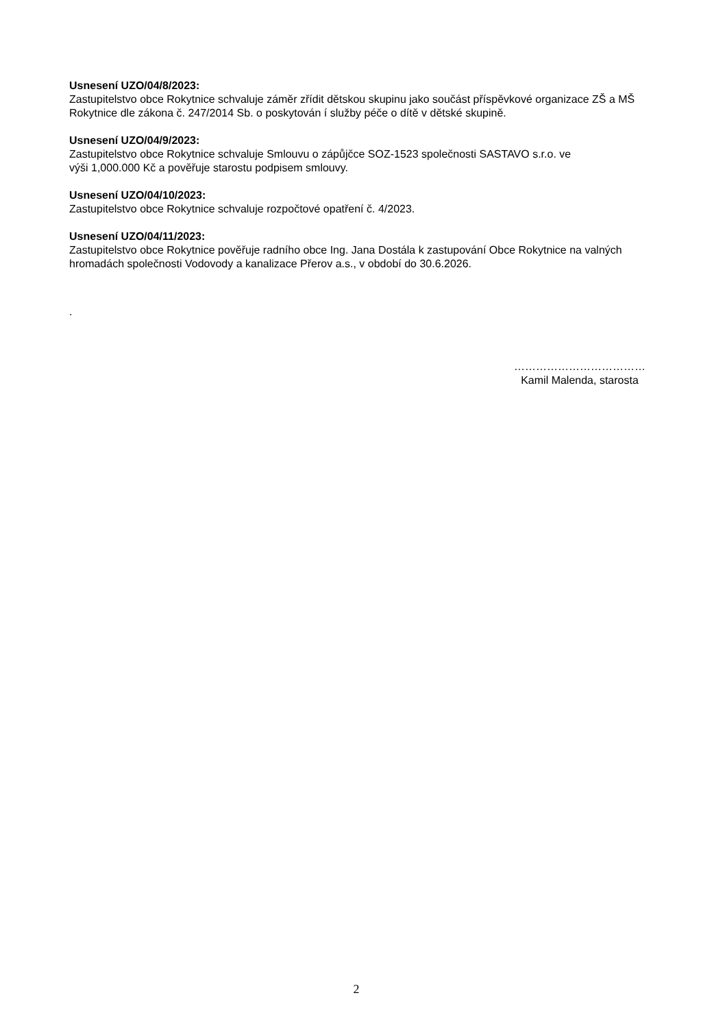Usnesení UZO/04/8/2023:
Zastupitelstvo obce Rokytnice schvaluje záměr zřídit dětskou skupinu jako součást příspěvkové organizace ZŠ a MŠ Rokytnice dle zákona č. 247/2014 Sb. o poskytován í služby péče o dítě v dětské skupině.
Usnesení UZO/04/9/2023:
Zastupitelstvo obce Rokytnice schvaluje Smlouvu o zápůjčce SOZ-1523 společnosti SASTAVO s.r.o. ve
výši 1,000.000 Kč a pověřuje starostu podpisem smlouvy.
Usnesení UZO/04/10/2023:
Zastupitelstvo obce Rokytnice schvaluje rozpočtové opatření č. 4/2023.
Usnesení UZO/04/11/2023:
Zastupitelstvo obce Rokytnice pověřuje radního obce Ing. Jana Dostála k zastupování Obce Rokytnice na valných hromadách společnosti Vodovody a kanalizace Přerov a.s., v období do 30.6.2026.
.
………………………………
Kamil Malenda, starosta
2